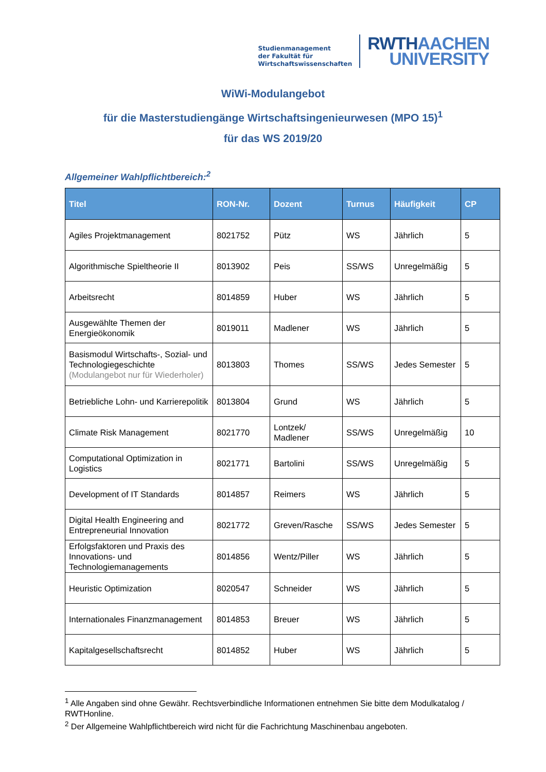Studienmanagement
der Fakultät für
Wirtschaftswissenschaften
RWTHAACHEN
UNIVERSITY
WiWi-Modulangebot
für die Masterstudiengänge Wirtschaftsingenieurwesen (MPO 15)<sup>1</sup>
für das WS 2019/20
Allgemeiner Wahlpflichtbereich:<sup>2</sup>
| Titel | RON-Nr. | Dozent | Turnus | Häufigkeit | CP |
| --- | --- | --- | --- | --- | --- |
| Agiles Projektmanagement | 8021752 | Pütz | WS | Jährlich | 5 |
| Algorithmische Spieltheorie II | 8013902 | Peis | SS/WS | Unregelmäßig | 5 |
| Arbeitsrecht | 8014859 | Huber | WS | Jährlich | 5 |
| Ausgewählte Themen der Energieökonomik | 8019011 | Madlener | WS | Jährlich | 5 |
| Basismodul Wirtschafts-, Sozial- und Technologiegeschichte (Modulangebot nur für Wiederholer) | 8013803 | Thomes | SS/WS | Jedes Semester | 5 |
| Betriebliche Lohn- und Karrierepolitik | 8013804 | Grund | WS | Jährlich | 5 |
| Climate Risk Management | 8021770 | Lontzek/ Madlener | SS/WS | Unregelmäßig | 10 |
| Computational Optimization in Logistics | 8021771 | Bartolini | SS/WS | Unregelmäßig | 5 |
| Development of IT Standards | 8014857 | Reimers | WS | Jährlich | 5 |
| Digital Health Engineering and Entrepreneurial Innovation | 8021772 | Greven/Rasche | SS/WS | Jedes Semester | 5 |
| Erfolgsfaktoren und Praxis des Innovations- und Technologiemanagements | 8014856 | Wentz/Piller | WS | Jährlich | 5 |
| Heuristic Optimization | 8020547 | Schneider | WS | Jährlich | 5 |
| Internationales Finanzmanagement | 8014853 | Breuer | WS | Jährlich | 5 |
| Kapitalgesellschaftsrecht | 8014852 | Huber | WS | Jährlich | 5 |
<sup>1</sup> Alle Angaben sind ohne Gewähr. Rechtsverbindliche Informationen entnehmen Sie bitte dem Modulkatalog / RWTHonline.
<sup>2</sup> Der Allgemeine Wahlpflichtbereich wird nicht für die Fachrichtung Maschinenbau angeboten.